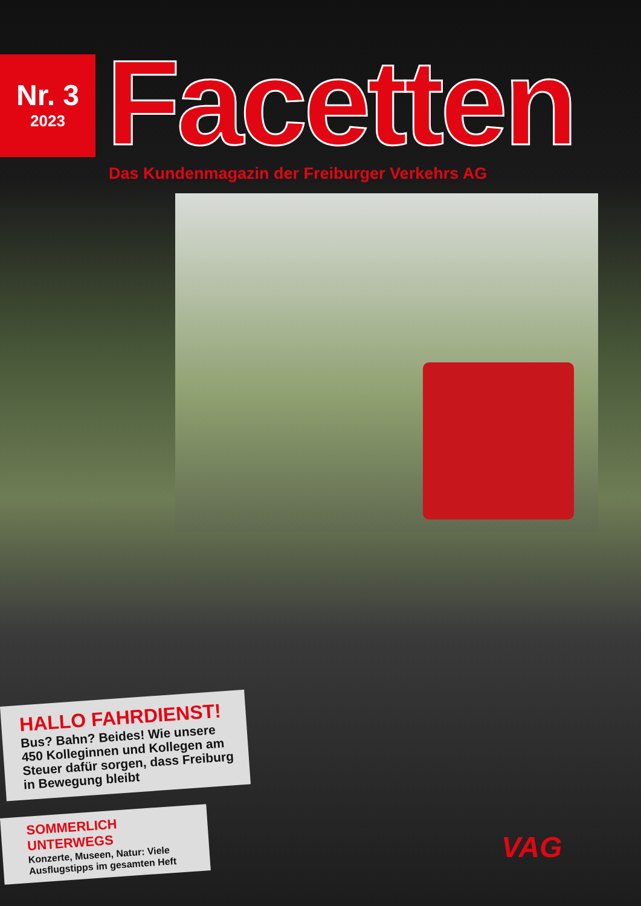Nr. 3
2023
Facetten
Das Kundenmagazin der Freiburger Verkehrs AG
HALLO FAHRDIENST!
Bus? Bahn? Beides! Wie unsere 450 Kolleginnen und Kollegen am Steuer dafür sorgen, dass Freiburg in Bewegung bleibt
SOMMERLICH UNTERWEGS
Konzerte, Museen, Natur: Viele Ausflugstipps im gesamten Heft
VAG